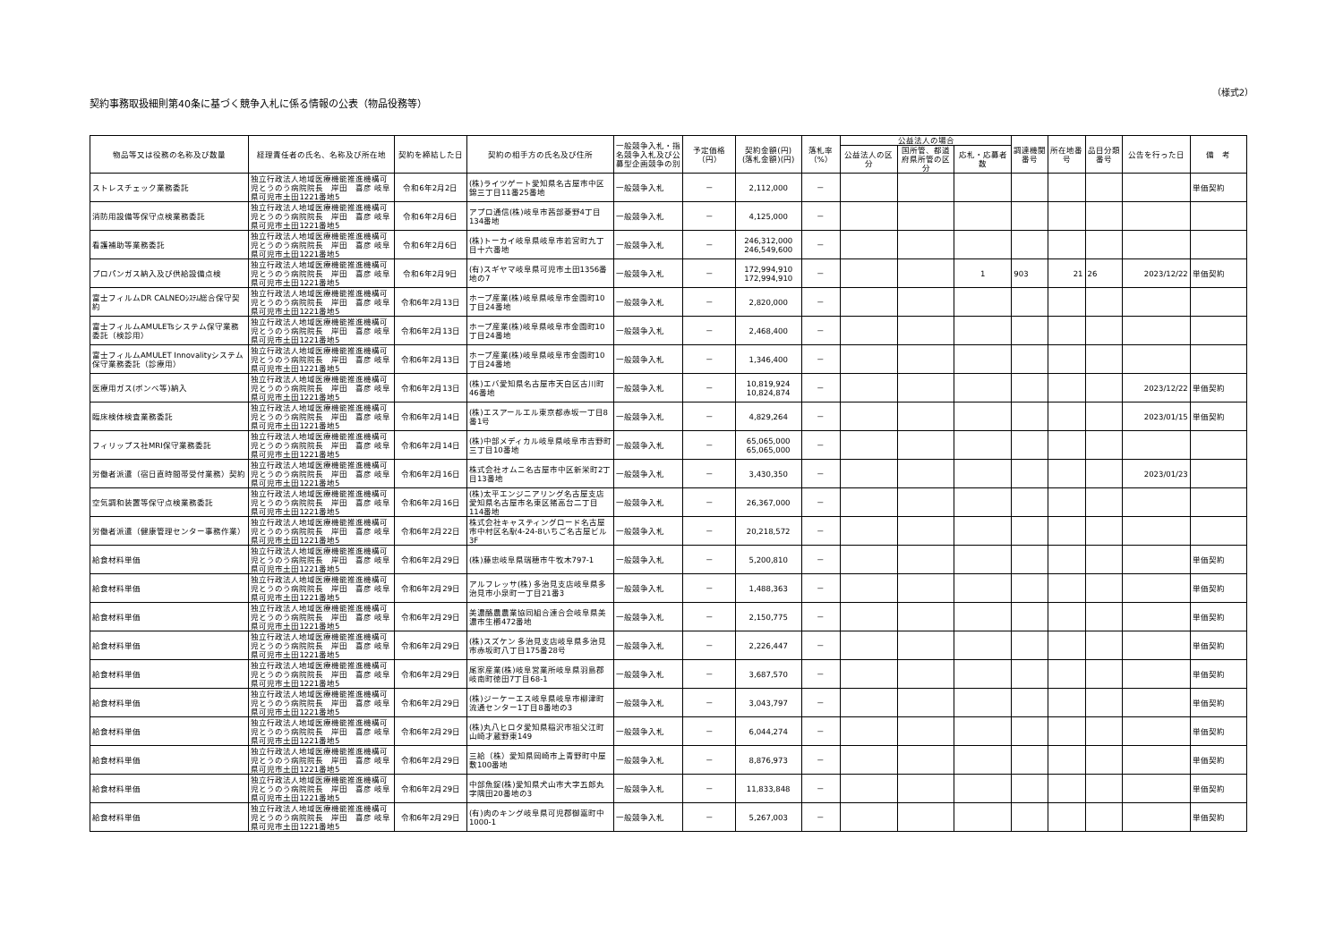契約事務取扱細則第40条に基づく競争入札に係る情報の公表（物品役務等）
（様式2）
| 物品等又は役務の名称及び数量 | 経理責任者の氏名、名称及び所在地 | 契約を締結した日 | 契約の相手方の氏名及び住所 | 一般競争入札・指名競争入札及び公募型企画競争の別 | 予定価格（円） | 契約金額(円) (落札金額)(円) | 落札率（%） | 公益法人の場合 | | | 調達機関番号 | 所在地番号 | 品目分類番号 | 公告を行った日 | 備 考 |
| --- | --- | --- | --- | --- | --- | --- | --- | --- | --- | --- | --- | --- | --- | --- | --- |
| | | | | | | | | 公益法人の区分 | 国所管、都道府県所管の区分 | 応札・応募者数 | | | | | |
| ストレスチェック業務委託 | 独立行政法人地域医療機能推進機構可児とうのう病院院長 岸田 喜彦 岐阜県可児市土田1221番地5 | 令和6年2月2日 | (株)ライツゲート愛知県名古屋市中区錦三丁目11番25番地 | 一般競争入札 | － | 2,112,000 | － | | | | | | | | 単価契約 |
| 消防用設備等保守点検業務委託 | 独立行政法人地域医療機能推進機構可児とうのう病院院長 岸田 喜彦 岐阜県可児市土田1221番地5 | 令和6年2月6日 | アプロ通信(株)岐阜市茜部菱野4丁目134番地 | 一般競争入札 | － | 4,125,000 | － | | | | | | | | |
| 看護補助等業務委託 | 独立行政法人地域医療機能推進機構可児とうのう病院院長 岸田 喜彦 岐阜県可児市土田1221番地5 | 令和6年2月6日 | (株)トーカイ岐阜県岐阜市若宮町九丁目十六番地 | 一般競争入札 | － | 246,312,000 246,549,600 | － | | | | | | | | |
| プロパンガス納入及び供給設備点検 | 独立行政法人地域医療機能推進機構可児とうのう病院院長 岸田 喜彦 岐阜県可児市土田1221番地5 | 令和6年2月9日 | (有)スギヤマ岐阜県可児市土田1356番地の7 | 一般競争入札 | － | 172,994,910 172,994,910 | － | | | 1 | 903 | 21 | 26 | 2023/12/22 | 単価契約 |
| 富士フィルムDR CALNEOｼｽﾃﾑ総合保守契約 | 独立行政法人地域医療機能推進機構可児とうのう病院院長 岸田 喜彦 岐阜県可児市土田1221番地5 | 令和6年2月13日 | ホープ産業(株)岐阜県岐阜市金園町10丁目24番地 | 一般競争入札 | － | 2,820,000 | － | | | | | | | | |
| 富士フィルムAMULETsシステム保守業務委託（検診用） | 独立行政法人地域医療機能推進機構可児とうのう病院院長 岸田 喜彦 岐阜県可児市土田1221番地5 | 令和6年2月13日 | ホープ産業(株)岐阜県岐阜市金園町10丁目24番地 | 一般競争入札 | － | 2,468,400 | － | | | | | | | | |
| 富士フィルムAMULET Innovalityシステム保守業務委託（診療用） | 独立行政法人地域医療機能推進機構可児とうのう病院院長 岸田 喜彦 岐阜県可児市土田1221番地5 | 令和6年2月13日 | ホープ産業(株)岐阜県岐阜市金園町10丁目24番地 | 一般競争入札 | － | 1,346,400 | － | | | | | | | | |
| 医療用ガス(ボンベ等)納入 | 独立行政法人地域医療機能推進機構可児とうのう病院院長 岸田 喜彦 岐阜県可児市土田1221番地5 | 令和6年2月13日 | (株)エバ愛知県名古屋市天白区古川町46番地 | 一般競争入札 | － | 10,819,924 10,824,874 | － | | | | | | | 2023/12/22 | 単価契約 |
| 臨床検体検査業務委託 | 独立行政法人地域医療機能推進機構可児とうのう病院院長 岸田 喜彦 岐阜県可児市土田1221番地5 | 令和6年2月14日 | (株)エスアールエル東京都赤坂一丁目8番1号 | 一般競争入札 | － | 4,829,264 | － | | | | | | | 2023/01/15 | 単価契約 |
| フィリップス社MRI保守業務委託 | 独立行政法人地域医療機能推進機構可児とうのう病院院長 岸田 喜彦 岐阜県可児市土田1221番地5 | 令和6年2月14日 | (株)中部メディカル岐阜県岐阜市吉野町三丁目10番地 | 一般競争入札 | － | 65,065,000 65,065,000 | － | | | | | | | | |
| 労働者派遣（宿日直時間帯受付業務）契約 | 独立行政法人地域医療機能推進機構可児とうのう病院院長 岸田 喜彦 岐阜県可児市土田1221番地5 | 令和6年2月16日 | 株式会社オムニ名古屋市中区新栄町2丁目13番地 | 一般競争入札 | － | 3,430,350 | － | | | | | | | 2023/01/23 | |
| 空気調和装置等保守点検業務委託 | 独立行政法人地域医療機能推進機構可児とうのう病院院長 岸田 喜彦 岐阜県可児市土田1221番地5 | 令和6年2月16日 | (株)太平エンジニアリング名古屋支店愛知県名古屋市名東区猪高台二丁目114番地 | 一般競争入札 | － | 26,367,000 | － | | | | | | | | |
| 労働者派遣（健康管理センター事務作業） | 独立行政法人地域医療機能推進機構可児とうのう病院院長 岸田 喜彦 岐阜県可児市土田1221番地5 | 令和6年2月22日 | 株式会社キャスティングロード名古屋市中村区名駅4-24-8いちご名古屋ビル3F | 一般競争入札 | － | 20,218,572 | － | | | | | | | | |
| 給食材料単価 | 独立行政法人地域医療機能推進機構可児とうのう病院院長 岸田 喜彦 岐阜県可児市土田1221番地5 | 令和6年2月29日 | (株)藤忠岐阜県瑞穂市牛牧木797-1 | 一般競争入札 | － | 5,200,810 | － | | | | | | | | 単価契約 |
| 給食材料単価 | 独立行政法人地域医療機能推進機構可児とうのう病院院長 岸田 喜彦 岐阜県可児市土田1221番地5 | 令和6年2月29日 | アルフレッサ(株) 多治見支店岐阜県多治見市小泉町一丁目21番3 | 一般競争入札 | － | 1,488,363 | － | | | | | | | | 単価契約 |
| 給食材料単価 | 独立行政法人地域医療機能推進機構可児とうのう病院院長 岸田 喜彦 岐阜県可児市土田1221番地5 | 令和6年2月29日 | 美濃酪農農業協同組合連合会岐阜県美濃市生櫛472番地 | 一般競争入札 | － | 2,150,775 | － | | | | | | | | 単価契約 |
| 給食材料単価 | 独立行政法人地域医療機能推進機構可児とうのう病院院長 岸田 喜彦 岐阜県可児市土田1221番地5 | 令和6年2月29日 | (株)スズケン 多治見支店岐阜県多治見市赤坂町八丁目175番28号 | 一般競争入札 | － | 2,226,447 | － | | | | | | | | 単価契約 |
| 給食材料単価 | 独立行政法人地域医療機能推進機構可児とうのう病院院長 岸田 喜彦 岐阜県可児市土田1221番地5 | 令和6年2月29日 | 尾家産業(株)岐阜営業所岐阜県羽島郡岐南町徳田7丁目68-1 | 一般競争入札 | － | 3,687,570 | － | | | | | | | | 単価契約 |
| 給食材料単価 | 独立行政法人地域医療機能推進機構可児とうのう病院院長 岸田 喜彦 岐阜県可児市土田1221番地5 | 令和6年2月29日 | (株)ジーケーエス岐阜県岐阜市柳津町流通センター1丁目8番地の3 | 一般競争入札 | － | 3,043,797 | － | | | | | | | | 単価契約 |
| 給食材料単価 | 独立行政法人地域医療機能推進機構可児とうのう病院院長 岸田 喜彦 岐阜県可児市土田1221番地5 | 令和6年2月29日 | (株)丸八ヒロタ愛知県稲沢市祖父江町山崎才蔵野東149 | 一般競争入札 | － | 6,044,274 | － | | | | | | | | 単価契約 |
| 給食材料単価 | 独立行政法人地域医療機能推進機構可児とうのう病院院長 岸田 喜彦 岐阜県可児市土田1221番地5 | 令和6年2月29日 | 三給（株）愛知県岡崎市上青野町中屋敷100番地 | 一般競争入札 | － | 8,876,973 | － | | | | | | | | 単価契約 |
| 給食材料単価 | 独立行政法人地域医療機能推進機構可児とうのう病院院長 岸田 喜彦 岐阜県可児市土田1221番地5 | 令和6年2月29日 | 中部魚錠(株)愛知県犬山市大字五郎丸字隅田20番地の3 | 一般競争入札 | － | 11,833,848 | － | | | | | | | | 単価契約 |
| 給食材料単価 | 独立行政法人地域医療機能推進機構可児とうのう病院院長 岸田 喜彦 岐阜県可児市土田1221番地5 | 令和6年2月29日 | (有)肉のキング岐阜県可児郡御嵩町中1000-1 | 一般競争入札 | － | 5,267,003 | － | | | | | | | | 単価契約 |